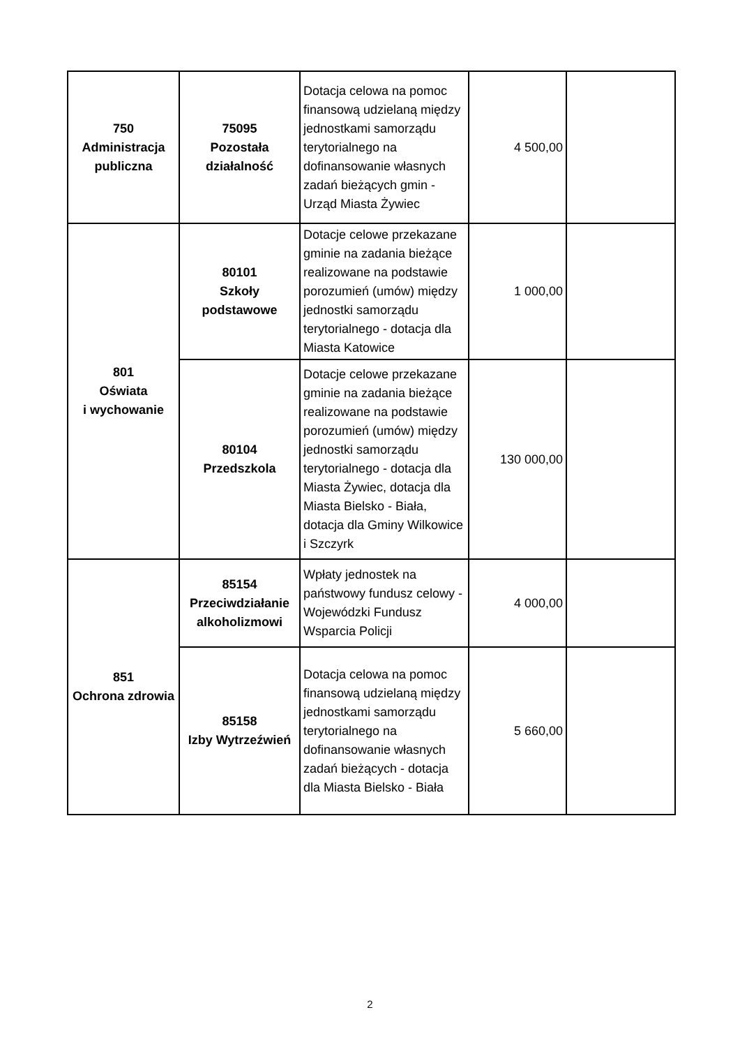| 750 Administracja publiczna | 75095 Pozostała działalność | Dotacja celowa na pomoc finansową udzielaną między jednostkami samorządu terytorialnego na dofinansowanie własnych zadań bieżących gmin - Urząd Miasta Żywiec | 4 500,00 | |
| 801 Oświata i wychowanie | 80101 Szkoły podstawowe | Dotacje celowe przekazane gminie na zadania bieżące realizowane na podstawie porozumień (umów) między jednostki samorządu terytorialnego - dotacja dla Miasta Katowice | 1 000,00 | |
| | 80104 Przedszkola | Dotacje celowe przekazane gminie na zadania bieżące realizowane na podstawie porozumień (umów) między jednostki samorządu terytorialnego - dotacja dla Miasta Żywiec, dotacja dla Miasta Bielsko - Biała, dotacja dla Gminy Wilkowice i Szczyrk | 130 000,00 | |
| 851 Ochrona zdrowia | 85154 Przeciwdziałanie alkoholizmowi | Wpłaty jednostek na państwowy fundusz celowy - Wojewódzki Fundusz Wsparcia Policji | 4 000,00 | |
| | 85158 Izby Wytrzeźwień | Dotacja celowa na pomoc finansową udzielaną między jednostkami samorządu terytorialnego na dofinansowanie własnych zadań bieżących - dotacja dla Miasta Bielsko - Biała | 5 660,00 | |
2